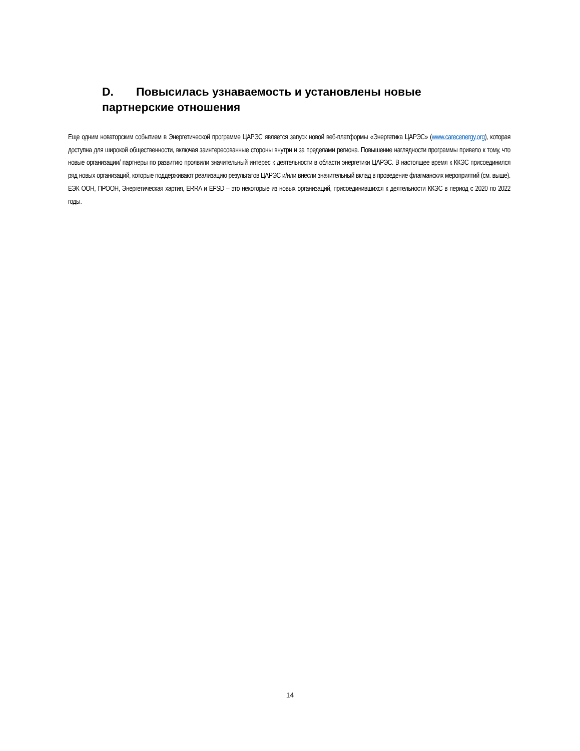D. Повысилась узнаваемость и установлены новые партнерские отношения
Еще одним новаторским событием в Энергетической программе ЦАРЭС является запуск новой веб-платформы «Энергетика ЦАРЭС» (www.carecenergy.org), которая доступна для широкой общественности, включая заинтересованные стороны внутри и за пределами региона. Повышение наглядности программы привело к тому, что новые организации/ партнеры по развитию проявили значительный интерес к деятельности в области энергетики ЦАРЭС. В настоящее время к ККЭС присоединился ряд новых организаций, которые поддерживают реализацию результатов ЦАРЭС и/или внесли значительный вклад в проведение флагманских мероприятий (см. выше). ЕЭК ООН, ПРООН, Энергетическая хартия, ERRA и EFSD – это некоторые из новых организаций, присоединившихся к деятельности ККЭС в период с 2020 по 2022 годы.
14